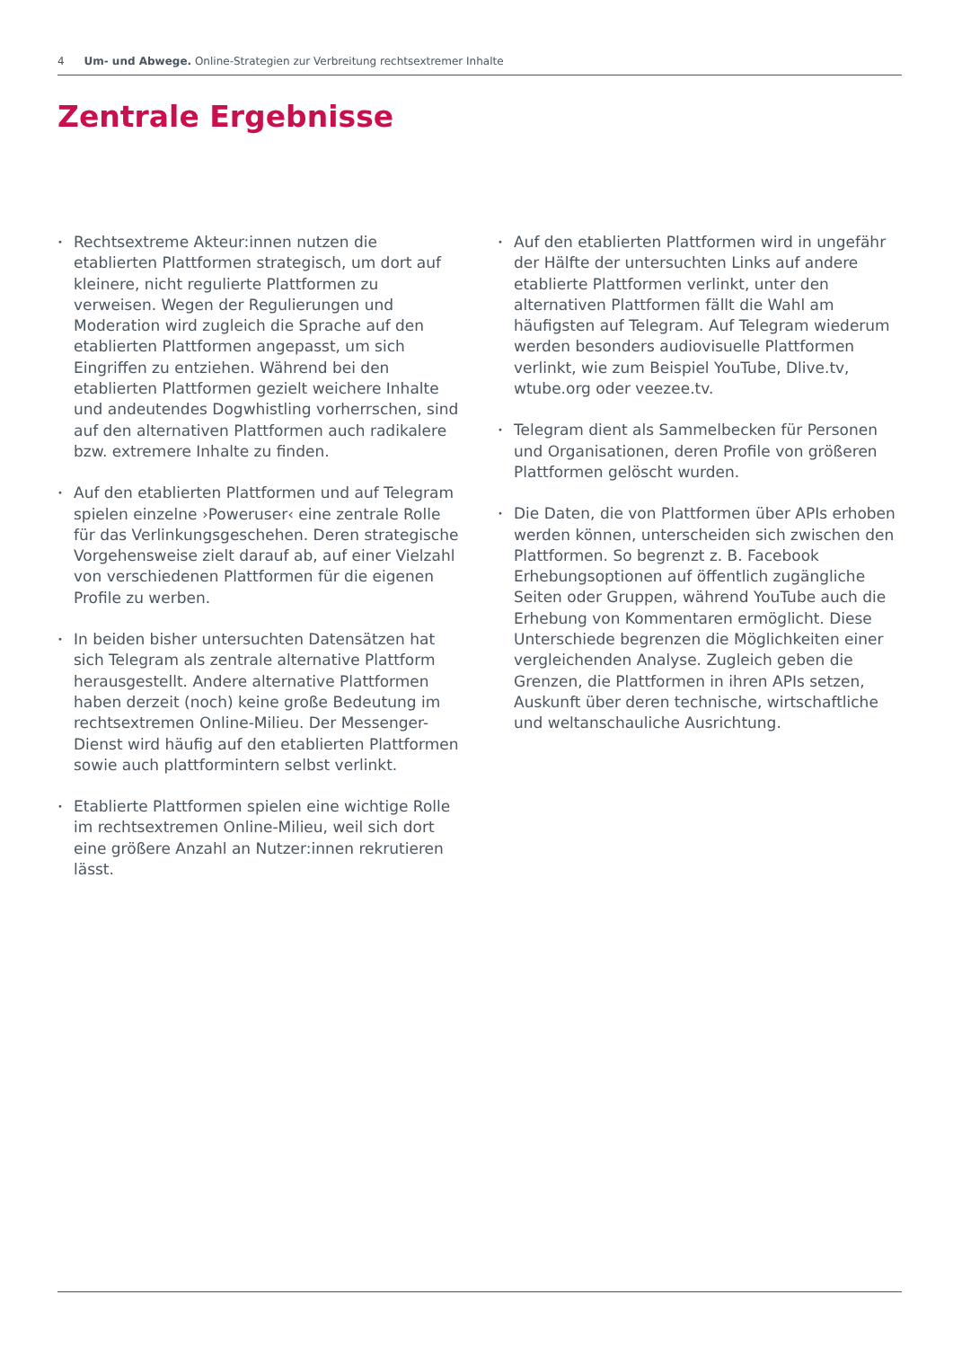4 Um- und Abwege. Online-Strategien zur Verbreitung rechtsextremer Inhalte
Zentrale Ergebnisse
• Rechtsextreme Akteur:innen nutzen die etablierten Plattformen strategisch, um dort auf kleinere, nicht regulierte Plattformen zu verweisen. Wegen der Regulierungen und Moderation wird zugleich die Sprache auf den etablierten Plattformen angepasst, um sich Eingriffen zu entziehen. Während bei den etablierten Plattformen gezielt weichere Inhalte und andeutendes Dogwhistling vorherrschen, sind auf den alternativen Plattformen auch radikalere bzw. extremere Inhalte zu finden.
• Auf den etablierten Plattformen und auf Telegram spielen einzelne ›Poweruser‹ eine zentrale Rolle für das Verlinkungsgeschehen. Deren strategische Vorgehensweise zielt darauf ab, auf einer Vielzahl von verschiedenen Plattformen für die eigenen Profile zu werben.
• In beiden bisher untersuchten Datensätzen hat sich Telegram als zentrale alternative Plattform herausgestellt. Andere alternative Plattformen haben derzeit (noch) keine große Bedeutung im rechtsextremen Online-Milieu. Der Messenger-Dienst wird häufig auf den etablierten Plattformen sowie auch plattformintern selbst verlinkt.
• Etablierte Plattformen spielen eine wichtige Rolle im rechtsextremen Online-Milieu, weil sich dort eine größere Anzahl an Nutzer:innen rekrutieren lässt.
• Auf den etablierten Plattformen wird in ungefähr der Hälfte der untersuchten Links auf andere etablierte Plattformen verlinkt, unter den alternativen Plattformen fällt die Wahl am häufigsten auf Telegram. Auf Telegram wiederum werden besonders audiovisuelle Plattformen verlinkt, wie zum Beispiel YouTube, Dlive.tv, wtube.org oder veezee.tv.
• Telegram dient als Sammelbecken für Personen und Organisationen, deren Profile von größeren Plattformen gelöscht wurden.
• Die Daten, die von Plattformen über APIs erhoben werden können, unterscheiden sich zwischen den Plattformen. So begrenzt z. B. Facebook Erhebungsoptionen auf öffentlich zugängliche Seiten oder Gruppen, während YouTube auch die Erhebung von Kommentaren ermöglicht. Diese Unterschiede begrenzen die Möglichkeiten einer vergleichenden Analyse. Zugleich geben die Grenzen, die Plattformen in ihren APIs setzen, Auskunft über deren technische, wirtschaftliche und weltanschauliche Ausrichtung.